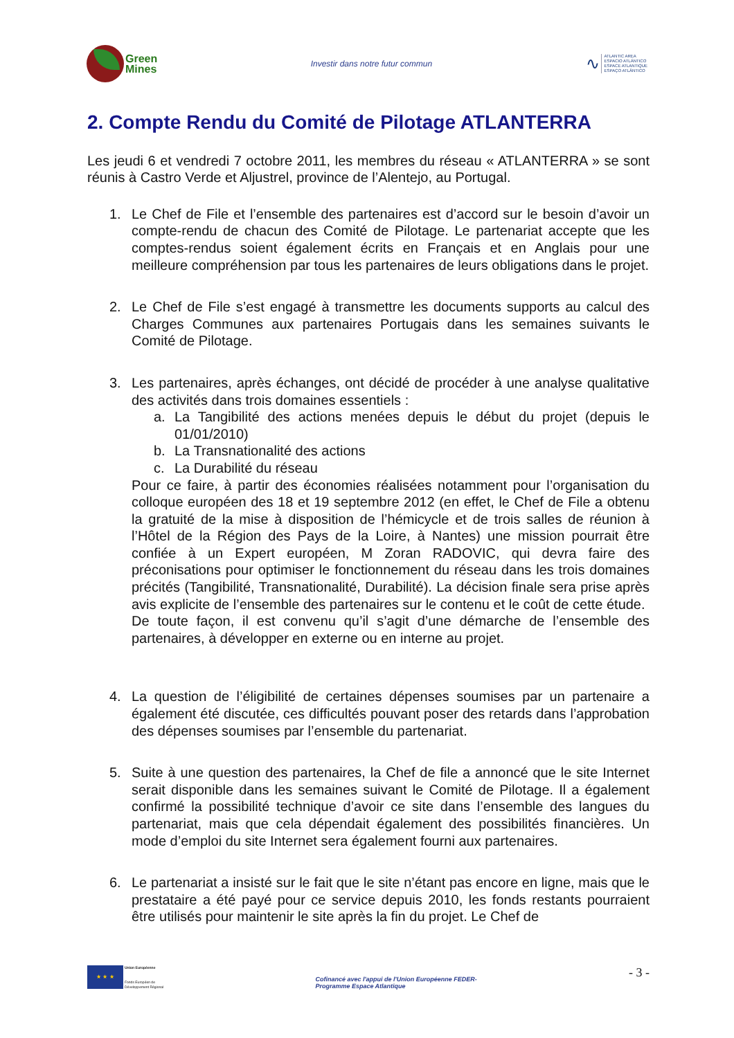Green
Mines
Investir dans notre futur commun
∿
ATLANTIC AREA
ESPACIO ATLÁNTICO
ESPACE ATLANTIQUE
ESPAÇO ATLÂNTICO
2. Compte Rendu du Comité de Pilotage ATLANTERRA
Les jeudi 6 et vendredi 7 octobre 2011, les membres du réseau « ATLANTERRA » se sont réunis à Castro Verde et Aljustrel, province de l’Alentejo, au Portugal.
1. Le Chef de File et l’ensemble des partenaires est d’accord sur le besoin d’avoir un compte-rendu de chacun des Comité de Pilotage. Le partenariat accepte que les comptes-rendus soient également écrits en Français et en Anglais pour une meilleure compréhension par tous les partenaires de leurs obligations dans le projet.
2. Le Chef de File s’est engagé à transmettre les documents supports au calcul des Charges Communes aux partenaires Portugais dans les semaines suivants le Comité de Pilotage.
3. Les partenaires, après échanges, ont décidé de procéder à une analyse qualitative des activités dans trois domaines essentiels :
a. La Tangibilité des actions menées depuis le début du projet (depuis le 01/01/2010)
b. La Transnationalité des actions
c. La Durabilité du réseau
Pour ce faire, à partir des économies réalisées notamment pour l’organisation du colloque européen des 18 et 19 septembre 2012 (en effet, le Chef de File a obtenu la gratuité de la mise à disposition de l’hémicycle et de trois salles de réunion à l’Hôtel de la Région des Pays de la Loire, à Nantes) une mission pourrait être confiée à un Expert européen, M Zoran RADOVIC, qui devra faire des préconisations pour optimiser le fonctionnement du réseau dans les trois domaines précités (Tangibilité, Transnationalité, Durabilité). La décision finale sera prise après avis explicite de l’ensemble des partenaires sur le contenu et le coût de cette étude.
De toute façon, il est convenu qu’il s’agit d’une démarche de l’ensemble des partenaires, à développer en externe ou en interne au projet.
4. La question de l’éligibilité de certaines dépenses soumises par un partenaire a également été discutée, ces difficultés pouvant poser des retards dans l’approbation des dépenses soumises par l’ensemble du partenariat.
5. Suite à une question des partenaires, la Chef de file a annoncé que le site Internet serait disponible dans les semaines suivant le Comité de Pilotage. Il a également confirmé la possibilité technique d’avoir ce site dans l’ensemble des langues du partenariat, mais que cela dépendait également des possibilités financières. Un mode d’emploi du site Internet sera également fourni aux partenaires.
6. Le partenariat a insisté sur le fait que le site n’étant pas encore en ligne, mais que le prestataire a été payé pour ce service depuis 2010, les fonds restants pourraient être utilisés pour maintenir le site après la fin du projet. Le Chef de
★ ★ ★
Union Européenne
Fonds Européen de
Développement Régional
Cofinancé avec l'appui de l'Union Européenne FEDER-
Programme Espace Atlantique
- 3 -